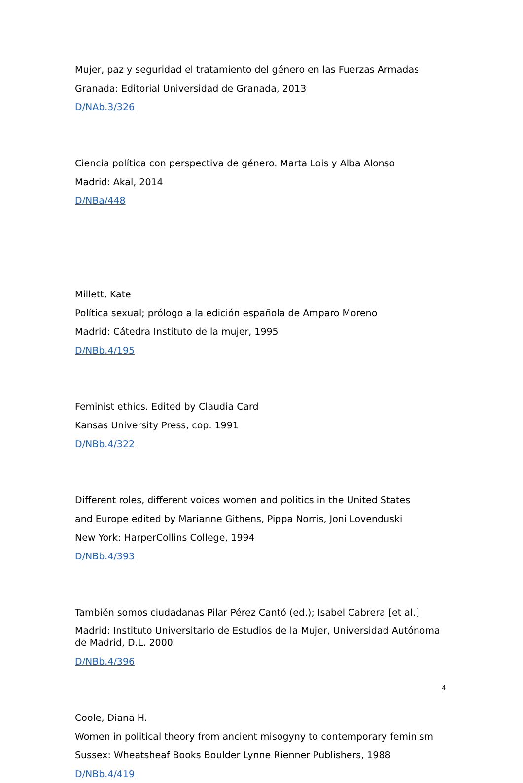Mujer, paz y seguridad el tratamiento del género en las Fuerzas Armadas
Granada: Editorial Universidad de Granada, 2013
D/NAb.3/326
Ciencia política con perspectiva de género. Marta Lois y Alba Alonso
Madrid: Akal, 2014
D/NBa/448
Millett, Kate
Política sexual; prólogo a la edición española de Amparo Moreno
Madrid: Cátedra Instituto de la mujer, 1995
D/NBb.4/195
Feminist ethics. Edited by Claudia Card
Kansas University Press, cop. 1991
D/NBb.4/322
Different roles, different voices women and politics in the United States
and Europe edited by Marianne Githens, Pippa Norris, Joni Lovenduski
New York: HarperCollins College, 1994
D/NBb.4/393
También somos ciudadanas Pilar Pérez Cantó (ed.); Isabel Cabrera [et al.]
Madrid: Instituto Universitario de Estudios de la Mujer, Universidad Autónoma de Madrid, D.L. 2000
D/NBb.4/396
Coole, Diana H.
Women in political theory from ancient misogyny to contemporary feminism
Sussex: Wheatsheaf Books Boulder Lynne Rienner Publishers, 1988
D/NBb.4/419
4